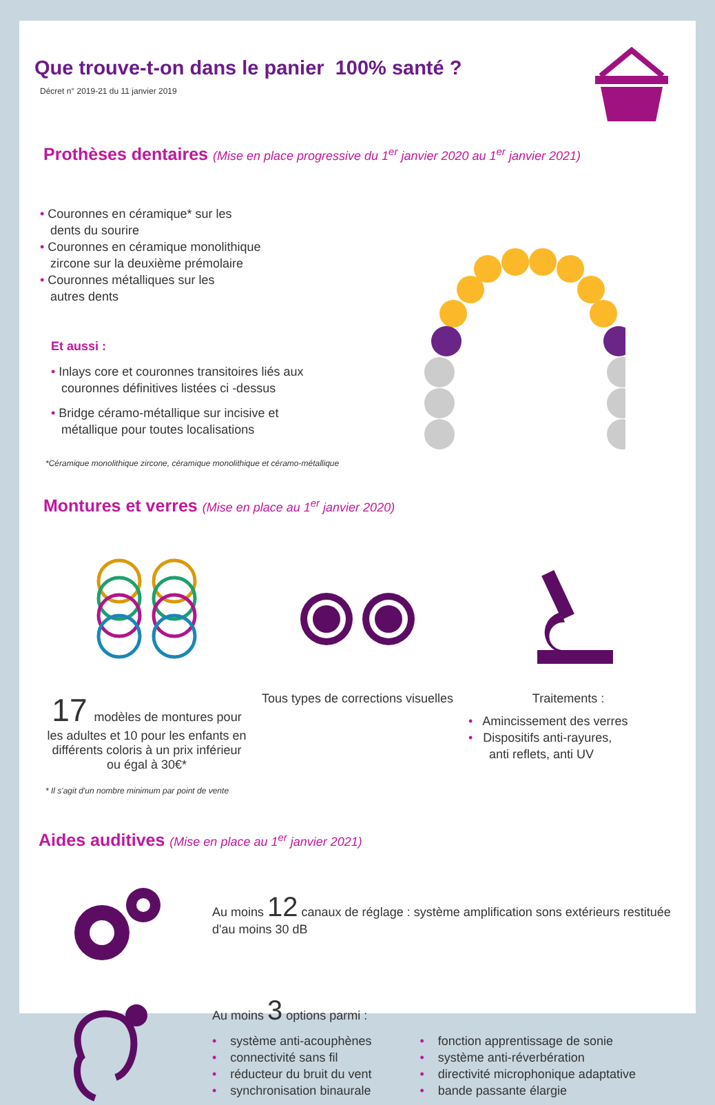Que trouve-t-on dans le panier 100% santé ?
Décret n° 2019-21 du 11 janvier 2019
Prothèses dentaires (Mise en place progressive du 1<sup>er</sup> janvier 2020 au 1<sup>er</sup> janvier 2021)
• Couronnes en céramique* sur les
dents du sourire
• Couronnes en céramique monolithique
zircone sur la deuxième prémolaire
• Couronnes métalliques sur les
autres dents
Et aussi :
• Inlays core et couronnes transitoires liés aux
couronnes définitives listées ci -dessus
• Bridge céramo-métallique sur incisive et
métallique pour toutes localisations
*Céramique monolithique zircone, céramique monolithique et céramo-métallique
Montures et verres (Mise en place au 1<sup>er</sup> janvier 2020)
17 modèles de montures pour les adultes et 10 pour les enfants en différents coloris à un prix inférieur ou égal à 30€*
Tous types de corrections visuelles
Traitements :
• Amincissement des verres
• Dispositifs anti-rayures,
anti reflets, anti UV
* Il s'agit d'un nombre minimum par point de vente
Aides auditives (Mise en place au 1<sup>er</sup> janvier 2021)
Au moins 12 canaux de réglage : système amplification sons extérieurs restituée d'au moins 30 dB
Au moins 3 options parmi :
• système anti-acouphènes
• connectivité sans fil
• réducteur du bruit du vent
• synchronisation binaurale
• fonction apprentissage de sonie
• système anti-réverbération
• directivité microphonique adaptative
• bande passante élargie